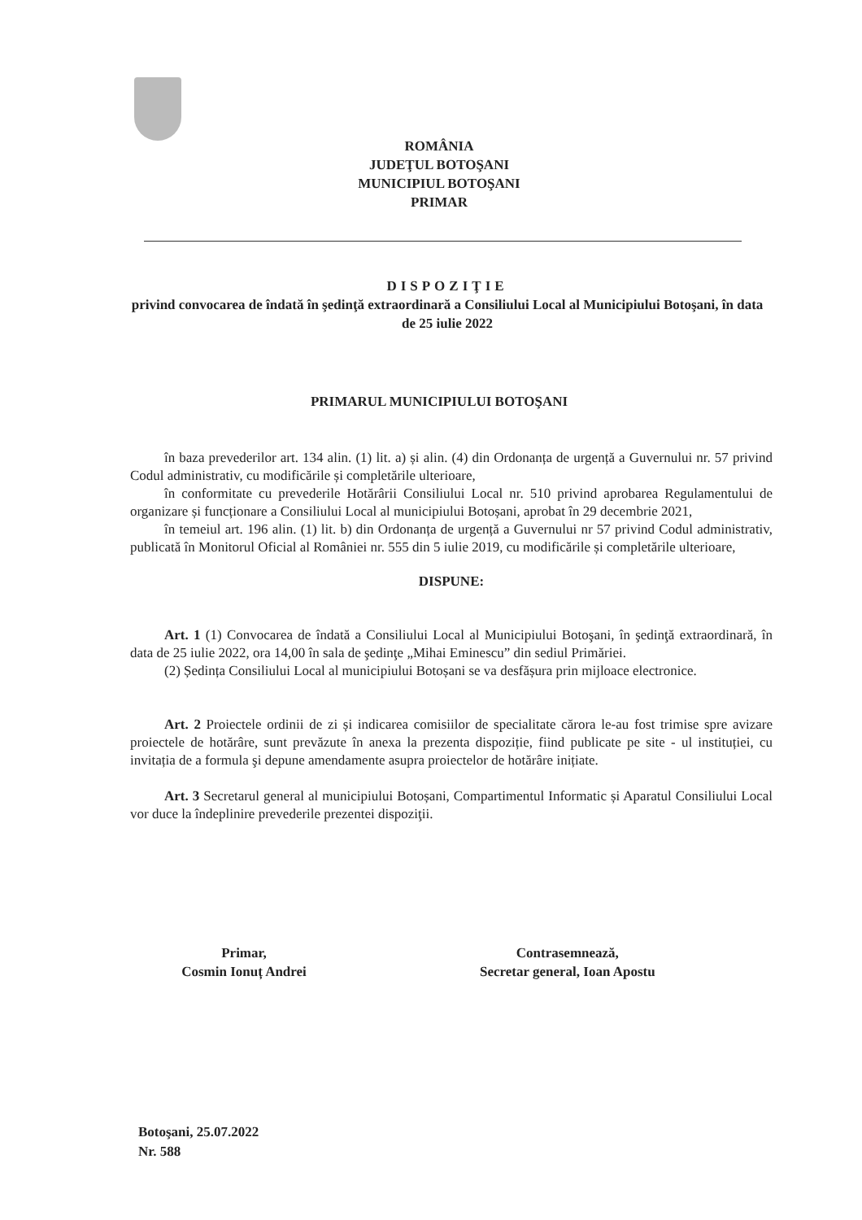ROMÂNIA
JUDEŢUL BOTOŞANI
MUNICIPIUL BOTOŞANI
PRIMAR
DISPOZIŢIE
privind convocarea de îndată în şedinţă extraordinară a Consiliului Local al Municipiului Botoşani, în data de 25 iulie 2022
PRIMARUL MUNICIPIULUI BOTOŞANI
în baza prevederilor art. 134 alin. (1) lit. a) și alin. (4) din Ordonanța de urgență a Guvernului nr. 57 privind Codul administrativ, cu modificările și completările ulterioare,
în conformitate cu prevederile Hotărârii Consiliului Local nr. 510 privind aprobarea Regulamentului de organizare și funcționare a Consiliului Local al municipiului Botoșani, aprobat în 29 decembrie 2021,
în temeiul art. 196 alin. (1) lit. b) din Ordonanța de urgență a Guvernului nr 57 privind Codul administrativ, publicată în Monitorul Oficial al României nr. 555 din 5 iulie 2019, cu modificările și completările ulterioare,
DISPUNE:
Art. 1 (1) Convocarea de îndată a Consiliului Local al Municipiului Botoşani, în şedinţă extraordinară, în data de 25 iulie 2022, ora 14,00 în sala de şedinţe „Mihai Eminescu” din sediul Primăriei.
(2) Ședința Consiliului Local al municipiului Botoșani se va desfășura prin mijloace electronice.
Art. 2 Proiectele ordinii de zi și indicarea comisiilor de specialitate cărora le-au fost trimise spre avizare proiectele de hotărâre, sunt prevăzute în anexa la prezenta dispoziție, fiind publicate pe site - ul instituției, cu invitația de a formula şi depune amendamente asupra proiectelor de hotărâre inițiate.
Art. 3 Secretarul general al municipiului Botoșani, Compartimentul Informatic și Aparatul Consiliului Local vor duce la îndeplinire prevederile prezentei dispoziţii.
Primar,
Cosmin Ionuț Andrei
Contrasemnează,
Secretar general, Ioan Apostu
Botoşani, 25.07.2022
Nr. 588